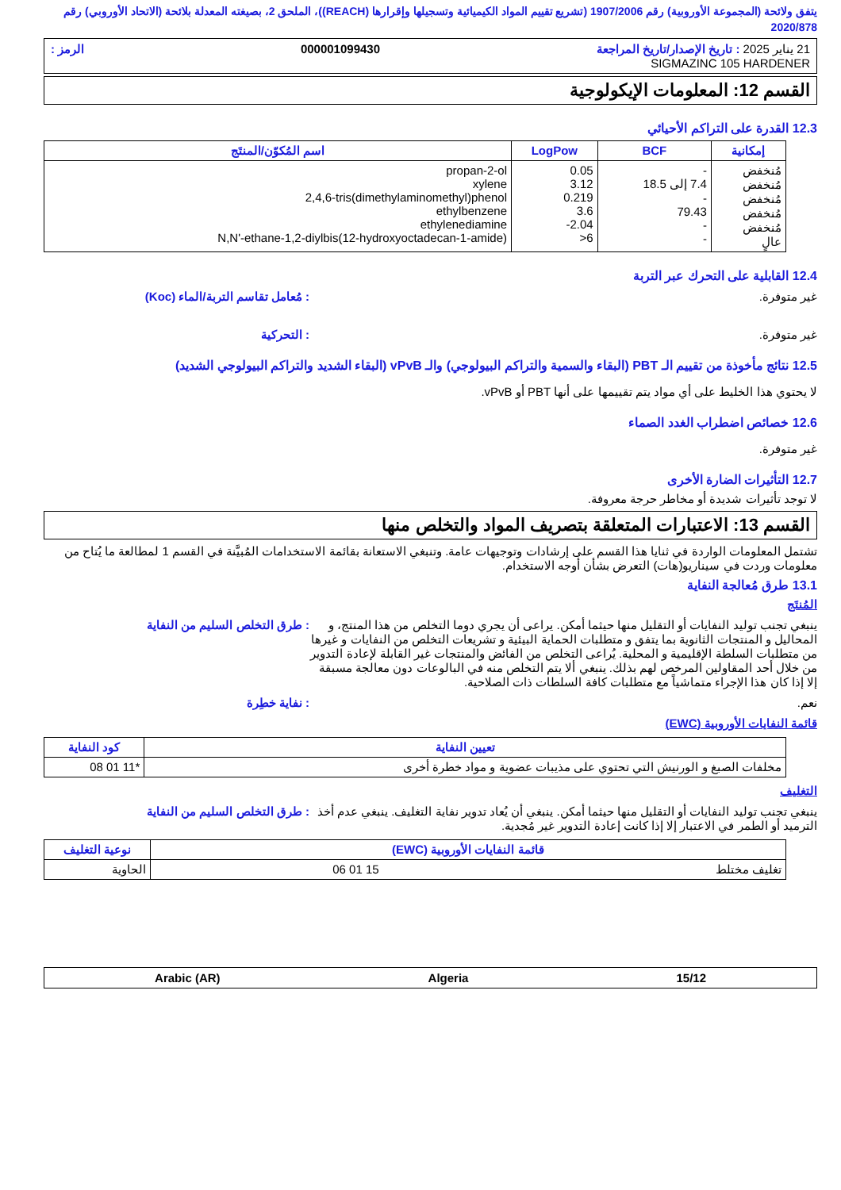يتفق ولائحة (المجموعة الأوروبية) رقم 1907/2006 (تشريع تقييم المواد الكيميائية وتسجيلها وإقرارها (REACH))، الملحق 2، بصيغته المعدلة بلائحة (الاتحاد الأوروبي) رقم 2020/878
21 يناير 2025 : تاريخ الإصدار/تاريخ المراجعة 000001099430 الرمز :
SIGMAZINC 105 HARDENER
القسم 12: المعلومات الإيكولوجية
12.3 القدرة على التراكم الأحيائي
| إمكانية | BCF | LogPow | اسم المُكوّن/المنتَج |
| --- | --- | --- | --- |
| مُنخفض مُنخفض مُنخفض مُنخفض مُنخفض عالٍ | - 7.4 إلى 18.5 - 79.43 - - | 0.05 3.12 0.219 3.6 -2.04 >6 | propan-2-ol xylene 2,4,6-tris(dimethylaminomethyl)phenol ethylbenzene ethylenediamine N,N'-ethane-1,2-diylbis(12-hydroxyoctadecan-1-amide) |
12.4 القابلية على التحرك عبر التربة
غير متوفرة.: مُعامل تقاسم التربة/الماء (Koc)
غير متوفرة.: التحركية
12.5 نتائج مأخوذة من تقييم الـ PBT (البقاء والسمية والتراكم البيولوجي) والـ vPvB (البقاء الشديد والتراكم البيولوجي الشديد)
لا يحتوي هذا الخليط على أي مواد يتم تقييمها على أنها PBT أو vPvB.
12.6 خصائص اضطراب الغدد الصماء
غير متوفرة.
12.7 التأثيرات الضارة الأخرى
لا توجد تأثيرات شديدة أو مخاطر حرجة معروفة.
القسم 13: الاعتبارات المتعلقة بتصريف المواد والتخلص منها
تشتمل المعلومات الواردة في ثنايا هذا القسم على إرشادات وتوجيهات عامة. وتنبغي الاستعانة بقائمة الاستخدامات المُبيَّنة في القسم 1 لمطالعة ما يُتاح من معلومات وردت في سيناريو(هات) التعرض بشأن أوجه الاستخدام.
13.1 طرق مُعالجة النفاية
المُنتَج
ينبغي تجنب توليد النفايات أو التقليل منها حيثما أمكن. يراعى أن يجري دوما التخلص من هذا المنتج، و المحاليل و المنتجات الثانوية بما يتفق و متطلبات الحماية البيئية و تشريعات التخلص من النفايات و غيرها من متطلبات السلطة الإقليمية و المحلية. يُراعى التخلص من الفائض والمنتجات غير القابلة لإعادة التدوير من خلال أحد المقاولين المرخص لهم بذلك. ينبغي ألا يتم التخلص منه في البالوعات دون معالجة مسبقة إلا إذا كان هذا الإجراء متماشياً مع متطلبات كافة السلطات ذات الصلاحية.: طرق التخلص السليم من النفاية
نعم.: نفاية خطِرة
قائمة النفايات الأوروبية (EWC)
| تعيين النفاية | كود النفاية |
| --- | --- |
| مخلفات الصبغ و الورنيش التي تحتوي على مذيبات عضوية و مواد خطرة أخرى | 08 01 11* |
التغليف
ينبغي تجنب توليد النفايات أو التقليل منها حيثما أمكن. ينبغي أن يُعاد تدوير نفاية التغليف. ينبغي عدم أخذ الترميد أو الطمر في الاعتبار إلا إذا كانت إعادة التدوير غير مُجدية.: طرق التخلص السليم من النفاية
| قائمة النفايات الأوروبية (EWC) | نوعية التغليف |
| --- | --- |
| تغليف مختلط 15 01 06 | الحاوية |
15/12 Algeria Arabic (AR)